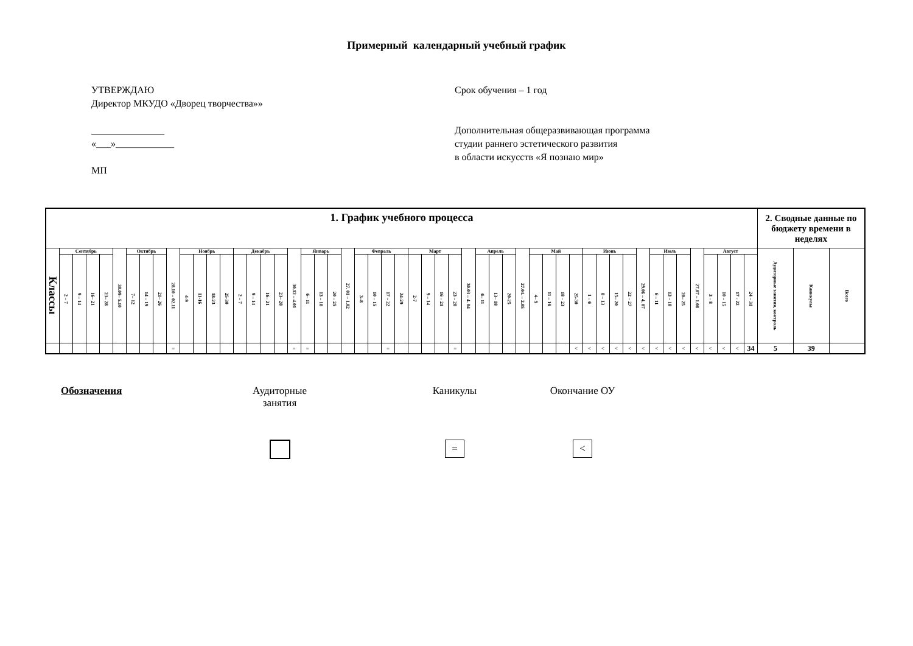Примерный календарный учебный график
УТВЕРЖДАЮ
Директор МКУДО «Дворец творчества»»
_______________
«___»____________
МП
Срок обучения – 1 год
Дополнительная общеразвивающая программа
студии раннего эстетического развития
в области искусств «Я познаю мир»
| 1. График учебного процесса | | | | | | | | | | | | | | | | | | | | | | | | | | | | | | | | | | | | | | | | | | | | | | | | | | | | | 2. Сводные данные по бюджету времени в неделях | | |
| --- | --- | --- | --- | --- | --- | --- | --- | --- | --- | --- | --- | --- | --- | --- | --- | --- | --- | --- | --- | --- | --- | --- | --- | --- | --- | --- | --- | --- | --- | --- | --- | --- | --- | --- | --- | --- | --- | --- | --- | --- | --- | --- | --- | --- | --- | --- | --- | --- | --- | --- | --- | --- | --- | --- | --- |
| Классы | Сентябрь | | | | 30.09– 5.10 | Октябрь | | | 28.10 – 02.11 | Ноябрь | | | | Декабрь | | | | 30.12 – 4.01 | Январь | | | 27. 01 – 1.02 | Февраль | | | | Март | | | | 30.03 – 4. 04 | Апрель | | | 27.04. – 2.05 | Май | | | | Июнь | | | | 29.06 – 4. 07 | Июль | | | 27.07 – 1.08 | Август | | | | Аудиторные занятия, контроль | Каникулы | Всего |
| | 2 – 7 | 9 – 14 | 16– 21 | 23– 28 | | 7– 12 | 14 – 19 | 21– 26 | | 4-9 | 11-16 | 18-23 | 25-30 | 2 – 7 | 9 – 14 | 16– 21 | 23– 28 | | 6– 11 | 13 – 18 | 20 – 25 | | 3–8 | 10 – 15 | 17 – 22 | 24-29 | 2-7 | 9 – 14 | 16 – 21 | 23 – 28 | | 6– 11 | 13– 18 | 20-25 | | 4– 9 | 11 – 16 | 18 – 23 | 25-30 | 1 – 6 | 8 – 13 | 15– 20 | 22 – 27 | | 6 – 11 | 13 – 18 | 20– 25 | | 3 – 8 | 10 – 15 | 17 - 22 | 24 – 31 | | | |
| | | | | | | | | | = | | | | | | | | | = | = | | | | | | = | | | | | = | | | | | | | | | < | < | < | < | < | < | < | < | < | < | < | < | < | 34 | 5 | 39 | |
Обозначения Аудиторные
занятия
Каникулы
=
Окончание ОУ
<